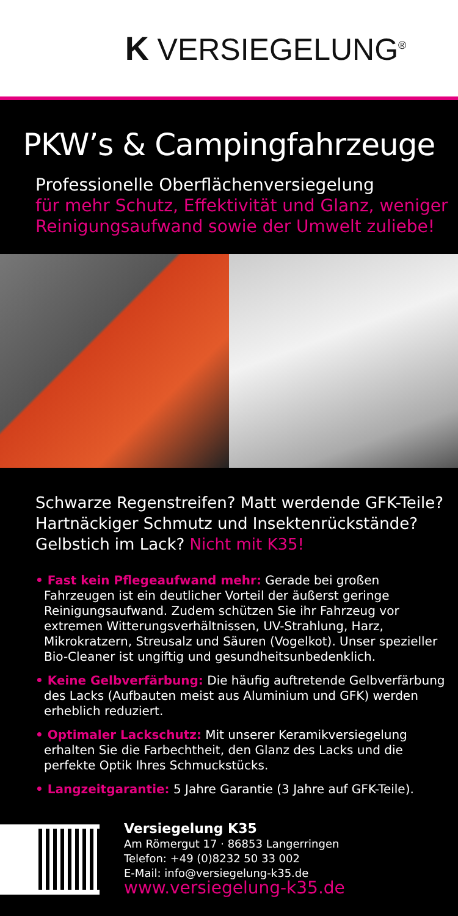K VERSIEGELUNG<sup>®</sup>
PKW’s & Campingfahrzeuge
Professionelle Oberflächenversiegelung
für mehr Schutz, Effektivität und Glanz, weniger Reinigungsaufwand sowie der Umwelt zuliebe!
Schwarze Regenstreifen? Matt werdende GFK-Teile? Hartnäckiger Schmutz und Insektenrückstände? Gelbstich im Lack? Nicht mit K35!
• Fast kein Pflegeaufwand mehr: Gerade bei großen Fahrzeugen ist ein deutlicher Vorteil der äußerst geringe Reinigungsaufwand. Zudem schützen Sie ihr Fahrzeug vor extremen Witterungs­verhältnissen, UV-Strahlung, Harz, Mikrokratzern, Streusalz und Säuren (Vogelkot). Unser spezieller Bio-Cleaner ist ungiftig und gesundheitsunbedenklich.
• Keine Gelbverfärbung: Die häufig auftretende Gelbverfärbung des Lacks (Aufbauten meist aus Aluminium und GFK) werden erheblich reduziert.
• Optimaler Lackschutz: Mit unserer Keramikversiegelung erhalten Sie die Farbechtheit, den Glanz des Lacks und die perfekte Optik Ihres Schmuckstücks.
• Langzeitgarantie: 5 Jahre Garantie (3 Jahre auf GFK-Teile).
Versiegelung K35
Am Römergut 17 · 86853 Langerringen
Telefon: +49 (0)8232 50 33 002
E-Mail: info@versiegelung-k35.de
www.versiegelung-k35.de